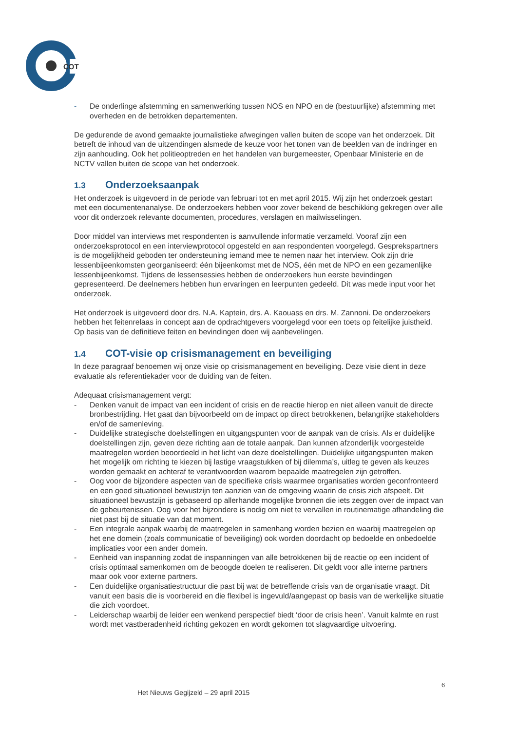COT
- De onderlinge afstemming en samenwerking tussen NOS en NPO en de (bestuurlijke) afstemming met overheden en de betrokken departementen.
De gedurende de avond gemaakte journalistieke afwegingen vallen buiten de scope van het onderzoek. Dit betreft de inhoud van de uitzendingen alsmede de keuze voor het tonen van de beelden van de indringer en zijn aanhouding. Ook het politieoptreden en het handelen van burgemeester, Openbaar Ministerie en de NCTV vallen buiten de scope van het onderzoek.
1.3 Onderzoeksaanpak
Het onderzoek is uitgevoerd in de periode van februari tot en met april 2015. Wij zijn het onderzoek gestart met een documentenanalyse. De onderzoekers hebben voor zover bekend de beschikking gekregen over alle voor dit onderzoek relevante documenten, procedures, verslagen en mailwisselingen.
Door middel van interviews met respondenten is aanvullende informatie verzameld. Vooraf zijn een onderzoeksprotocol en een interviewprotocol opgesteld en aan respondenten voorgelegd. Gesprekspartners is de mogelijkheid geboden ter ondersteuning iemand mee te nemen naar het interview. Ook zijn drie lessenbijeenkomsten georganiseerd: één bijeenkomst met de NOS, één met de NPO en een gezamenlijke lessenbijeenkomst. Tijdens de lessensessies hebben de onderzoekers hun eerste bevindingen gepresenteerd. De deelnemers hebben hun ervaringen en leerpunten gedeeld. Dit was mede input voor het onderzoek.
Het onderzoek is uitgevoerd door drs. N.A. Kaptein, drs. A. Kaouass en drs. M. Zannoni. De onderzoekers hebben het feitenrelaas in concept aan de opdrachtgevers voorgelegd voor een toets op feitelijke juistheid. Op basis van de definitieve feiten en bevindingen doen wij aanbevelingen.
1.4 COT-visie op crisismanagement en beveiliging
In deze paragraaf benoemen wij onze visie op crisismanagement en beveiliging. Deze visie dient in deze evaluatie als referentiekader voor de duiding van de feiten.
Adequaat crisismanagement vergt:
- Denken vanuit de impact van een incident of crisis en de reactie hierop en niet alleen vanuit de directe bronbestrijding. Het gaat dan bijvoorbeeld om de impact op direct betrokkenen, belangrijke stakeholders en/of de samenleving.
- Duidelijke strategische doelstellingen en uitgangspunten voor de aanpak van de crisis. Als er duidelijke doelstellingen zijn, geven deze richting aan de totale aanpak. Dan kunnen afzonderlijk voorgestelde maatregelen worden beoordeeld in het licht van deze doelstellingen. Duidelijke uitgangspunten maken het mogelijk om richting te kiezen bij lastige vraagstukken of bij dilemma’s, uitleg te geven als keuzes worden gemaakt en achteraf te verantwoorden waarom bepaalde maatregelen zijn getroffen.
- Oog voor de bijzondere aspecten van de specifieke crisis waarmee organisaties worden geconfronteerd en een goed situationeel bewustzijn ten aanzien van de omgeving waarin de crisis zich afspeelt. Dit situationeel bewustzijn is gebaseerd op allerhande mogelijke bronnen die iets zeggen over de impact van de gebeurtenissen. Oog voor het bijzondere is nodig om niet te vervallen in routinematige afhandeling die niet past bij de situatie van dat moment.
- Een integrale aanpak waarbij de maatregelen in samenhang worden bezien en waarbij maatregelen op het ene domein (zoals communicatie of beveiliging) ook worden doordacht op bedoelde en onbedoelde implicaties voor een ander domein.
- Eenheid van inspanning zodat de inspanningen van alle betrokkenen bij de reactie op een incident of crisis optimaal samenkomen om de beoogde doelen te realiseren. Dit geldt voor alle interne partners maar ook voor externe partners.
- Een duidelijke organisatiestructuur die past bij wat de betreffende crisis van de organisatie vraagt. Dit vanuit een basis die is voorbereid en die flexibel is ingevuld/aangepast op basis van de werkelijke situatie die zich voordoet.
- Leiderschap waarbij de leider een wenkend perspectief biedt ‘door de crisis heen’. Vanuit kalmte en rust wordt met vastberadenheid richting gekozen en wordt gekomen tot slagvaardige uitvoering.
6
Het Nieuws Gegijzeld – 29 april 2015